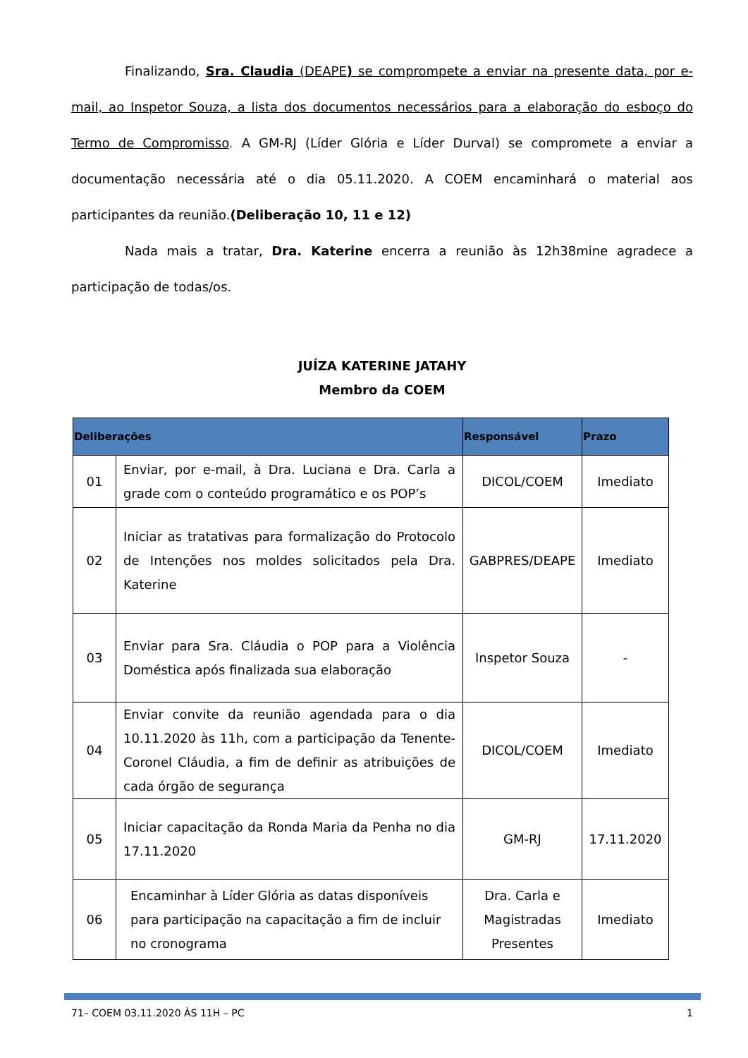Finalizando, Sra. Claudia (DEAPE) se comprompete a enviar na presente data, por e-mail, ao Inspetor Souza, a lista dos documentos necessários para a elaboração do esboço do Termo de Compromisso. A GM-RJ (Líder Glória e Líder Durval) se compromete a enviar a documentação necessária até o dia 05.11.2020. A COEM encaminhará o material aos participantes da reunião.(Deliberação 10, 11 e 12)
Nada mais a tratar, Dra. Katerine encerra a reunião às 12h38mine agradece a participação de todas/os.
JUÍZA KATERINE JATAHY
Membro da COEM
| Deliberações | | Responsável | Prazo |
| --- | --- | --- | --- |
| 01 | Enviar, por e-mail, à Dra. Luciana e Dra. Carla a grade com o conteúdo programático e os POP’s | DICOL/COEM | Imediato |
| 02 | Iniciar as tratativas para formalização do Protocolo de Intenções nos moldes solicitados pela Dra. Katerine | GABPRES/DEAPE | Imediato |
| 03 | Enviar para Sra. Cláudia o POP para a Violência Doméstica após finalizada sua elaboração | Inspetor Souza | - |
| 04 | Enviar convite da reunião agendada para o dia 10.11.2020 às 11h, com a participação da Tenente-Coronel Cláudia, a fim de definir as atribuições de cada órgão de segurança | DICOL/COEM | Imediato |
| 05 | Iniciar capacitação da Ronda Maria da Penha no dia 17.11.2020 | GM-RJ | 17.11.2020 |
| 06 | Encaminhar à Líder Glória as datas disponíveis para participação na capacitação a fim de incluir no cronograma | Dra. Carla e Magistradas Presentes | Imediato |
71– COEM 03.11.2020 ÀS 11H – PC 1